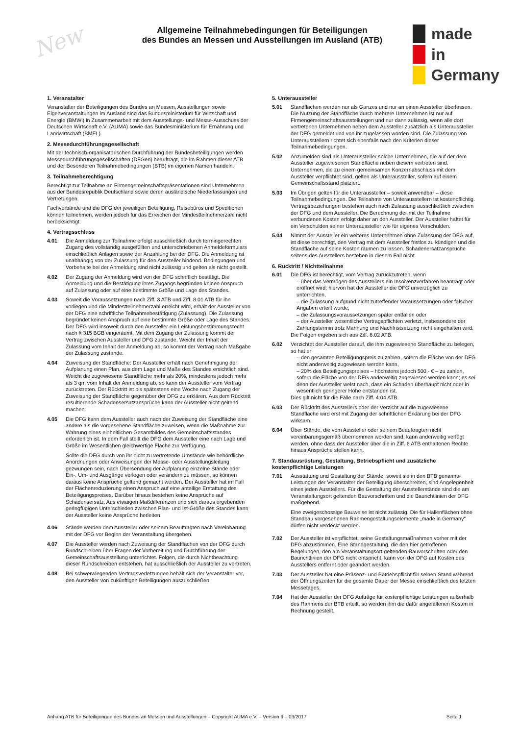New
Allgemeine Teilnahmebedingungen für Beteiligungen
des Bundes an Messen und Ausstellungen im Ausland (ATB)
made
in
Germany
1. Veranstalter
Veranstalter der Beteiligungen des Bundes an Messen, Ausstellungen sowie Eigenveranstaltungen im Ausland sind das Bundesministerium für Wirtschaft und Energie (BMWi) in Zusammenarbeit mit dem Ausstellungs- und Messe-Ausschuss der Deutschen Wirtschaft e.V. (AUMA) sowie das Bundesministerium für Ernährung und Landwirtschaft (BMEL).
2. Messedurchführungsgesellschaft
Mit der technisch-organisatorischen Durchführung der Bundesbeteiligungen werden Messedurchführungsgesellschaften (DFGen) beauftragt, die im Rahmen dieser ATB und der Besonderen Teilnahmebedingungen (BTB) im eigenen Namen handeln.
3. Teilnahmeberechtigung
Berechtigt zur Teilnahme an Firmengemeinschaftspräsentationen sind Unternehmen aus der Bundesrepublik Deutschland sowie deren ausländische Niederlassungen und Vertretungen.
Fachverbände und die DFG der jeweiligen Beteiligung, Reisebüros und Speditionen können teilnehmen, werden jedoch für das Erreichen der Mindestteilnehmerzahl nicht berücksichtigt.
4. Vertragsschluss
4.01 Die Anmeldung zur Teilnahme erfolgt ausschließlich durch termingerechten Zugang des vollständig ausgefüllten und unterschriebenen Anmeldeformulars einschließlich Anlagen sowie der Anzahlung bei der DFG. Die Anmeldung ist unabhängig von der Zulassung für den Aussteller bindend. Bedingungen und Vorbehalte bei der Anmeldung sind nicht zulässig und gelten als nicht gestellt.
4.02 Der Zugang der Anmeldung wird von der DFG schriftlich bestätigt. Die Anmeldung und die Bestätigung ihres Zugangs begründen keinen Anspruch auf Zulassung oder auf eine bestimmte Größe und Lage des Standes.
4.03 Soweit die Voraussetzungen nach Ziff. 3 ATB und Ziff. 8.01 ATB für ihn vorliegen und die Mindestteilnehmerzahl erreicht wird, erhält der Aussteller von der DFG eine schriftliche Teilnahmebestätigung (Zulassung). Die Zulassung begründet keinen Anspruch auf eine bestimmte Größe oder Lage des Standes. Der DFG wird insoweit durch den Aussteller ein Leistungsbestimmungsrecht nach § 315 BGB eingeräumt. Mit dem Zugang der Zulassung kommt der Vertrag zwischen Aussteller und DFG zustande. Weicht der Inhalt der Zulassung vom Inhalt der Anmeldung ab, so kommt der Vertrag nach Maßgabe der Zulassung zustande.
4.04 Zuweisung der Standfläche: Der Aussteller erhält nach Genehmigung der Aufplanung einen Plan, aus dem Lage und Maße des Standes ersichtlich sind. Weicht die zugewiesene Standfläche mehr als 20%, mindestens jedoch mehr als 3 qm vom Inhalt der Anmeldung ab, so kann der Aussteller vom Vertrag zurücktreten. Der Rücktritt ist bis spätestens eine Woche nach Zugang der Zuweisung der Standfläche gegenüber der DFG zu erklären. Aus dem Rücktritt resultierende Schadensersatzansprüche kann der Aussteller nicht geltend machen.
4.05 Die DFG kann dem Aussteller auch nach der Zuweisung der Standfläche eine andere als die vorgesehene Standfläche zuweisen, wenn die Maßnahme zur Wahrung eines einheitlichen Gesamtbildes des Gemeinschaftsstandes erforderlich ist. In dem Fall stellt die DFG dem Aussteller eine nach Lage und Größe im Wesentlichen gleichwertige Fläche zur Verfügung.
Sollte die DFG durch von ihr nicht zu vertretende Umstände wie behördliche Anordnungen oder Anweisungen der Messe- oder Ausstellungsleitung gezwungen sein, nach Übersendung der Aufplanung einzelne Stände oder Ein-, Um- und Ausgänge verlegen oder verändern zu müssen, so können daraus keine Ansprüche geltend gemacht werden. Der Aussteller hat im Fall der Flächenreduzierung einen Anspruch auf eine anteilige Erstattung des Beteiligungspreises. Darüber hinaus bestehen keine Ansprüche auf Schadensersatz. Aus etwaigen Maßdifferenzen und sich daraus ergebenden geringfügigen Unterschieden zwischen Plan- und Ist-Größe des Standes kann der Aussteller keine Ansprüche herleiten
4.06 Stände werden dem Aussteller oder seinem Beauftragten nach Vereinbarung mit der DFG vor Beginn der Veranstaltung übergeben.
4.07 Die Aussteller werden nach Zuweisung der Standflächen von der DFG durch Rundschreiben über Fragen der Vorbereitung und Durchführung der Gemeinschaftsausstellung unterrichtet. Folgen, die durch Nichtbeachtung dieser Rundschreiben entstehen, hat ausschließlich der Aussteller zu vertreten.
4.08 Bei schwerwiegenden Vertragsverletzungen behält sich der Veranstalter vor, den Aussteller von zukünftigen Beteiligungen auszuschließen.
5. Unteraussteller
5.01 Standflächen werden nur als Ganzes und nur an einen Aussteller überlassen. Die Nutzung der Standfläche durch mehrere Unternehmen ist nur auf Firmengemeinschaftsausstellungen und nur dann zulässig, wenn alle dort vertretenen Unternehmen neben dem Aussteller zusätzlich als Unteraussteller der DFG gemeldet und von ihr zugelassen worden sind. Die Zulassung von Unterausstellern richtet sich ebenfalls nach den Kriterien dieser Teilnahmebedingungen.
5.02 Anzumelden sind als Unteraussteller solche Unternehmen, die auf der dem Aussteller zugewiesenen Standfläche neben diesem vertreten sind. Unternehmen, die zu einem gemeinsamen Konzernabschluss mit dem Aussteller verpflichtet sind, gelten als Unteraussteller, sofern auf einem Gemeinschaftsstand platziert.
5.03 Im Übrigen gelten für die Unteraussteller – soweit anwendbar – diese Teilnahmebedingungen. Die Teilnahme von Unterausstellern ist kostenpflichtig. Vertragsbeziehungen bestehen auch nach Zulassung ausschließlich zwischen der DFG und dem Aussteller. Die Berechnung der mit der Teilnahme verbundenen Kosten erfolgt daher an den Aussteller. Der Aussteller haftet für ein Verschulden seiner Unteraussteller wie für eigenes Verschulden.
5.04 Nimmt der Aussteller ein weiteres Unternehmen ohne Zulassung der DFG auf, ist diese berechtigt, den Vertrag mit dem Aussteller fristlos zu kündigen und die Standfläche auf seine Kosten räumen zu lassen. Schadenersatzansprüche seitens des Ausstellers bestehen in diesem Fall nicht.
6. Rücktritt / Nichtteilnahme
6.01 Die DFG ist berechtigt, vom Vertrag zurückzutreten, wenn
– über das Vermögen des Ausstellers ein Insolvenzverfahren beantragt oder eröffnet wird; hiervon hat der Aussteller die DFG unverzüglich zu unterrichten,
– die Zulassung aufgrund nicht zutreffender Voraussetzungen oder falscher Angaben erteilt wurde,
– die Zulassungsvoraussetzungen später entfallen oder
– der Aussteller wesentliche Vertragspflichten verletzt, insbesondere der Zahlungstermin trotz Mahnung und Nachfristsetzung nicht eingehalten wird.
Die Folgen ergeben sich aus Ziff. 6.02 ATB.
6.02 Verzichtet der Aussteller darauf, die ihm zugewiesene Standfläche zu belegen, so hat er
– den gesamten Beteiligungspreis zu zahlen, sofern die Fläche von der DFG nicht anderweitig zugewiesen werden kann,
– 20% des Beteiligungspreises – höchstens jedoch 500,- € – zu zahlen, sofern die Fläche von der DFG anderweitig zugewiesen werden kann; es sei denn der Aussteller weist nach, dass ein Schaden überhaupt nicht oder in wesentlich geringerer Höhe entstanden ist.
Dies gilt nicht für die Fälle nach Ziff. 4.04 ATB.
6.03 Der Rücktritt des Ausstellers oder der Verzicht auf die zugewiesene Standfläche wird erst mit Zugang der schriftlichen Erklärung bei der DFG wirksam.
6.04 Über Stände, die vom Aussteller oder seinem Beauftragten nicht vereinbarungsgemäß übernommen worden sind, kann anderweitig verfügt werden, ohne dass der Aussteller über die in Ziff. 6 ATB enthaltenen Rechte hinaus Ansprüche stellen kann.
7. Standausrüstung, Gestaltung, Betriebspflicht und zusätzliche kostenpflichtige Leistungen
7.01 Ausstattung und Gestaltung der Stände, soweit sie in den BTB genannte Leistungen der Veranstalter der Beteiligung überschreiten, sind Angelegenheit eines jeden Ausstellers. Für die Gestaltung der Ausstellerstände sind die am Veranstaltungsort geltenden Bauvorschriften und die Baurichtlinien der DFG maßgebend.
Eine zweigeschossige Bauweise ist nicht zulässig. Die für Hallenflächen ohne Standbau vorgesehenen Rahmengestaltungselemente „made in Germany“ dürfen nicht verdeckt werden.
7.02 Der Aussteller ist verpflichtet, seine Gestaltungsmaßnahmen vorher mit der DFG abzustimmen. Eine Standgestaltung, die den hier getroffenen Regelungen, den am Veranstaltungsort geltenden Bauvorschriften oder den Baurichtlinien der DFG nicht entspricht, kann von der DFG auf Kosten des Ausstellers entfernt oder geändert werden.
7.03 Der Aussteller hat eine Präsenz- und Betriebspflicht für seinen Stand während der Öffnungszeiten für die gesamte Dauer der Messe einschließlich des letzten Messetages.
7.04 Hat der Aussteller der DFG Aufträge für kostenpflichtige Leistungen außerhalb des Rahmens der BTB erteilt, so werden ihm die dafür angefallenen Kosten in Rechnung gestellt.
Anhang ATB für Beteiligungen des Bundes an Messen und Ausstellungen – Copyright AUMA e.V. – Version 9 – 03/2017 Seite 1